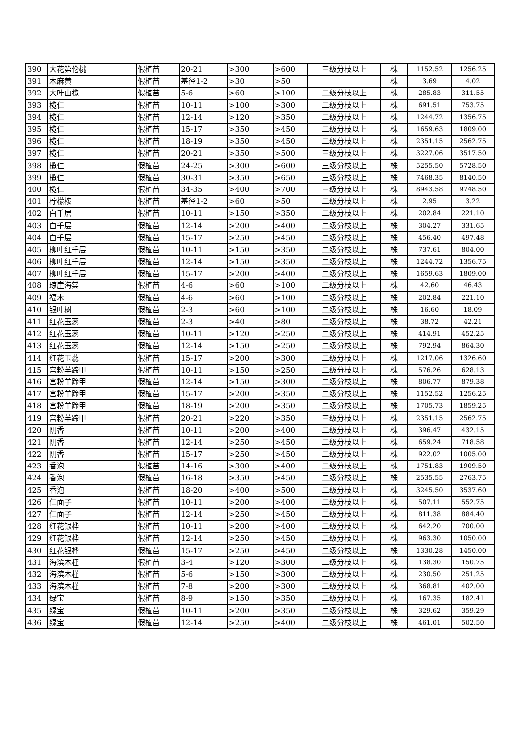| 390 | 大花第伦桃 | 假植苗 | 20-21 | >300 | >600 | 三级分枝以上 | 株 | 1152.52 | 1256.25 |
| 391 | 木麻黄 | 假植苗 | 基径1-2 | >30 | >50 | | 株 | 3.69 | 4.02 |
| 392 | 大叶山榄 | 假植苗 | 5-6 | >60 | >100 | 二级分枝以上 | 株 | 285.83 | 311.55 |
| 393 | 榄仁 | 假植苗 | 10-11 | >100 | >300 | 二级分枝以上 | 株 | 691.51 | 753.75 |
| 394 | 榄仁 | 假植苗 | 12-14 | >120 | >350 | 二级分枝以上 | 株 | 1244.72 | 1356.75 |
| 395 | 榄仁 | 假植苗 | 15-17 | >350 | >450 | 二级分枝以上 | 株 | 1659.63 | 1809.00 |
| 396 | 榄仁 | 假植苗 | 18-19 | >350 | >450 | 二级分枝以上 | 株 | 2351.15 | 2562.75 |
| 397 | 榄仁 | 假植苗 | 20-21 | >350 | >500 | 三级分枝以上 | 株 | 3227.06 | 3517.50 |
| 398 | 榄仁 | 假植苗 | 24-25 | >300 | >600 | 三级分枝以上 | 株 | 5255.50 | 5728.50 |
| 399 | 榄仁 | 假植苗 | 30-31 | >350 | >650 | 三级分枝以上 | 株 | 7468.35 | 8140.50 |
| 400 | 榄仁 | 假植苗 | 34-35 | >400 | >700 | 三级分枝以上 | 株 | 8943.58 | 9748.50 |
| 401 | 柠檬桉 | 假植苗 | 基径1-2 | >60 | >50 | 二级分枝以上 | 株 | 2.95 | 3.22 |
| 402 | 白千层 | 假植苗 | 10-11 | >150 | >350 | 二级分枝以上 | 株 | 202.84 | 221.10 |
| 403 | 白千层 | 假植苗 | 12-14 | >200 | >400 | 二级分枝以上 | 株 | 304.27 | 331.65 |
| 404 | 白千层 | 假植苗 | 15-17 | >250 | >450 | 二级分枝以上 | 株 | 456.40 | 497.48 |
| 405 | 柳叶红千层 | 假植苗 | 10-11 | >150 | >350 | 二级分枝以上 | 株 | 737.61 | 804.00 |
| 406 | 柳叶红千层 | 假植苗 | 12-14 | >150 | >350 | 二级分枝以上 | 株 | 1244.72 | 1356.75 |
| 407 | 柳叶红千层 | 假植苗 | 15-17 | >200 | >400 | 二级分枝以上 | 株 | 1659.63 | 1809.00 |
| 408 | 琼崖海棠 | 假植苗 | 4-6 | >60 | >100 | 二级分枝以上 | 株 | 42.60 | 46.43 |
| 409 | 福木 | 假植苗 | 4-6 | >60 | >100 | 二级分枝以上 | 株 | 202.84 | 221.10 |
| 410 | 银叶树 | 假植苗 | 2-3 | >60 | >100 | 二级分枝以上 | 株 | 16.60 | 18.09 |
| 411 | 红花玉蕊 | 假植苗 | 2-3 | >40 | >80 | 二级分枝以上 | 株 | 38.72 | 42.21 |
| 412 | 红花玉蕊 | 假植苗 | 10-11 | >120 | >250 | 二级分枝以上 | 株 | 414.91 | 452.25 |
| 413 | 红花玉蕊 | 假植苗 | 12-14 | >150 | >250 | 二级分枝以上 | 株 | 792.94 | 864.30 |
| 414 | 红花玉蕊 | 假植苗 | 15-17 | >200 | >300 | 二级分枝以上 | 株 | 1217.06 | 1326.60 |
| 415 | 宫粉羊蹄甲 | 假植苗 | 10-11 | >150 | >250 | 二级分枝以上 | 株 | 576.26 | 628.13 |
| 416 | 宫粉羊蹄甲 | 假植苗 | 12-14 | >150 | >300 | 二级分枝以上 | 株 | 806.77 | 879.38 |
| 417 | 宫粉羊蹄甲 | 假植苗 | 15-17 | >200 | >350 | 二级分枝以上 | 株 | 1152.52 | 1256.25 |
| 418 | 宫粉羊蹄甲 | 假植苗 | 18-19 | >200 | >350 | 二级分枝以上 | 株 | 1705.73 | 1859.25 |
| 419 | 宫粉羊蹄甲 | 假植苗 | 20-21 | >220 | >350 | 三级分枝以上 | 株 | 2351.15 | 2562.75 |
| 420 | 阴香 | 假植苗 | 10-11 | >200 | >400 | 二级分枝以上 | 株 | 396.47 | 432.15 |
| 421 | 阴香 | 假植苗 | 12-14 | >250 | >450 | 二级分枝以上 | 株 | 659.24 | 718.58 |
| 422 | 阴香 | 假植苗 | 15-17 | >250 | >450 | 二级分枝以上 | 株 | 922.02 | 1005.00 |
| 423 | 香泡 | 假植苗 | 14-16 | >300 | >400 | 二级分枝以上 | 株 | 1751.83 | 1909.50 |
| 424 | 香泡 | 假植苗 | 16-18 | >350 | >450 | 二级分枝以上 | 株 | 2535.55 | 2763.75 |
| 425 | 香泡 | 假植苗 | 18-20 | >400 | >500 | 二级分枝以上 | 株 | 3245.50 | 3537.60 |
| 426 | 仁面子 | 假植苗 | 10-11 | >200 | >400 | 二级分枝以上 | 株 | 507.11 | 552.75 |
| 427 | 仁面子 | 假植苗 | 12-14 | >250 | >450 | 二级分枝以上 | 株 | 811.38 | 884.40 |
| 428 | 红花银桦 | 假植苗 | 10-11 | >200 | >400 | 二级分枝以上 | 株 | 642.20 | 700.00 |
| 429 | 红花银桦 | 假植苗 | 12-14 | >250 | >450 | 二级分枝以上 | 株 | 963.30 | 1050.00 |
| 430 | 红花银桦 | 假植苗 | 15-17 | >250 | >450 | 二级分枝以上 | 株 | 1330.28 | 1450.00 |
| 431 | 海滨木槿 | 假植苗 | 3-4 | >120 | >300 | 二级分枝以上 | 株 | 138.30 | 150.75 |
| 432 | 海滨木槿 | 假植苗 | 5-6 | >150 | >300 | 二级分枝以上 | 株 | 230.50 | 251.25 |
| 433 | 海滨木槿 | 假植苗 | 7-8 | >200 | >300 | 二级分枝以上 | 株 | 368.81 | 402.00 |
| 434 | 绿宝 | 假植苗 | 8-9 | >150 | >350 | 二级分枝以上 | 株 | 167.35 | 182.41 |
| 435 | 绿宝 | 假植苗 | 10-11 | >200 | >350 | 二级分枝以上 | 株 | 329.62 | 359.29 |
| 436 | 绿宝 | 假植苗 | 12-14 | >250 | >400 | 二级分枝以上 | 株 | 461.01 | 502.50 |